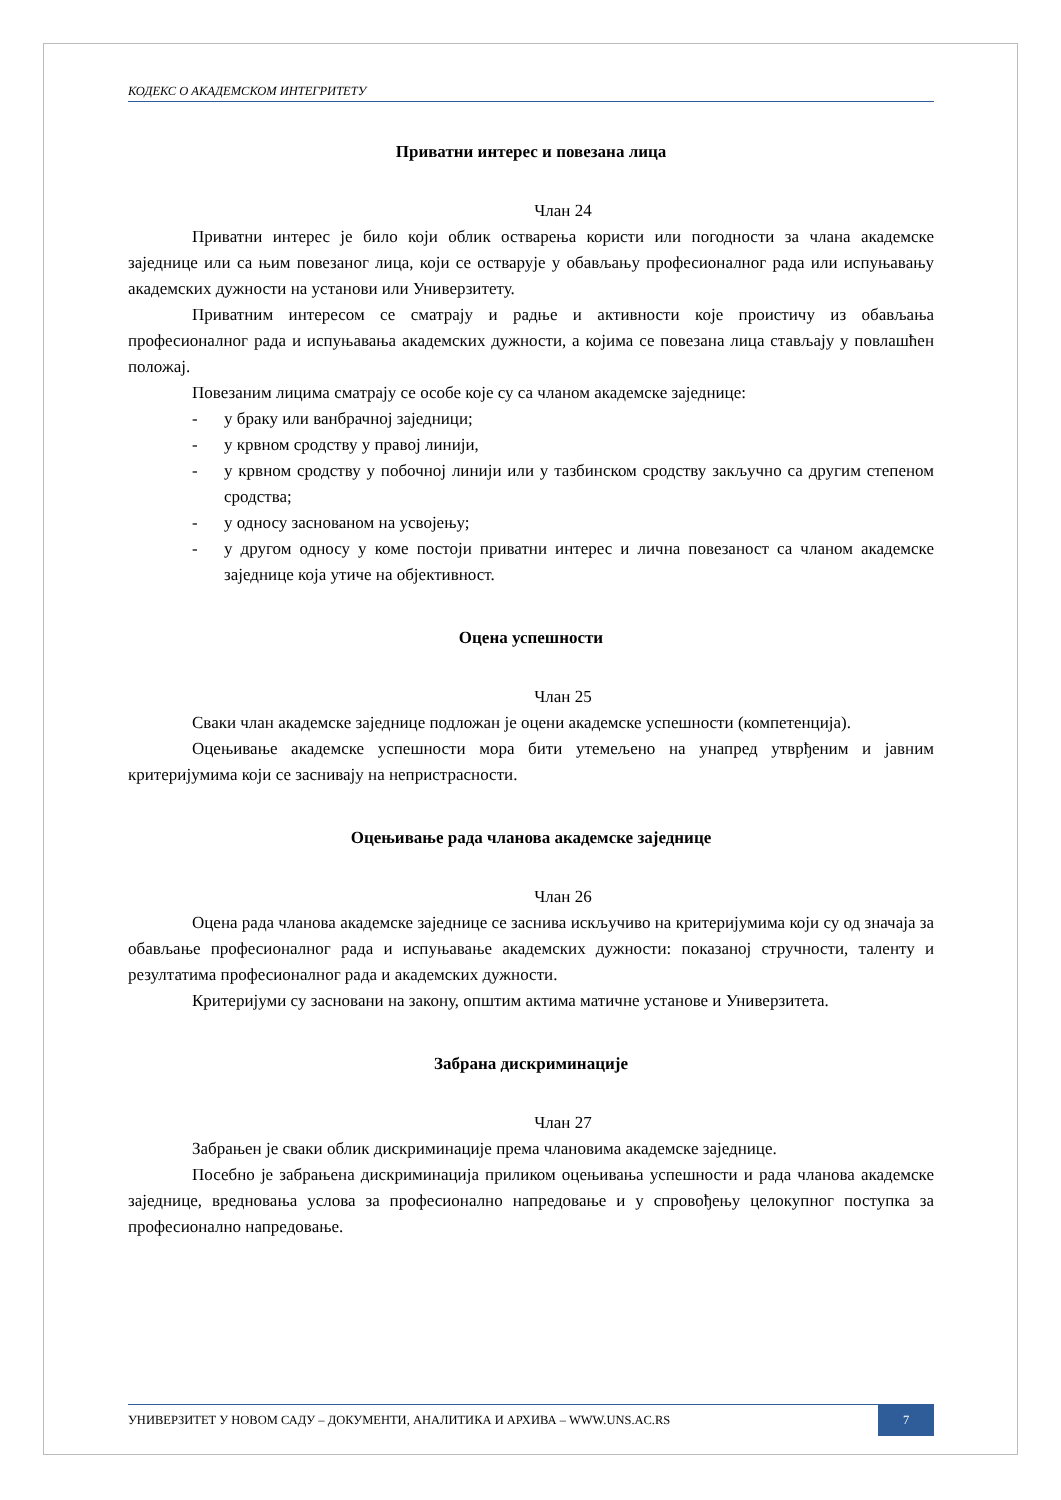КОДЕКС О АКАДЕМСКОМ ИНТЕГРИТЕТУ
Приватни интерес и повезана лица
Члан 24
Приватни интерес је било који облик остварења користи или погодности за члана академске заједнице или са њим повезаног лица, који се остварује у обављању професионалног рада или испуњавању академских дужности на установи или Универзитету.
Приватним интересом се сматрају и радње и активности које проистичу из обављања професионалног рада и испуњавања академских дужности, а којима се повезана лица стављају у повлашћен положај.
Повезаним лицима сматрају се особе које су са чланом академске заједнице:
- у браку или ванбрачној заједници;
- у крвном сродству у правој линији,
- у крвном сродству у побочној линији или у тазбинском сродству закључно са другим степеном сродства;
- у односу заснованом на усвојењу;
- у другом односу у коме постоји приватни интерес и лична повезаност са чланом академске заједнице која утиче на објективност.
Оцена успешности
Члан 25
Сваки члан академске заједнице подложан је оцени академске успешности (компетенција).
Оцењивање академске успешности мора бити утемељено на унапред утврђеним и јавним критеријумима који се заснивају на непристрасности.
Оцењивање рада чланова академске заједнице
Члан 26
Оцена рада чланова академске заједнице се заснива искључиво на критеријумима који су од значаја за обављање професионалног рада и испуњавање академских дужности: показаној стручности, таленту и резултатима професионалног рада и академских дужности.
Критеријуми су засновани на закону, општим актима матичне установе и Универзитета.
Забрана дискриминације
Члан 27
Забрањен је сваки облик дискриминације према члановима академске заједнице.
Посебно је забрањена дискриминација приликом оцењивања успешности и рада чланова академске заједнице, вредновања услова за професионално напредовање и у спровођењу целокупног поступка за професионално напредовање.
УНИВЕРЗИТЕТ У НОВОМ САДУ – ДОКУМЕНТИ, АНАЛИТИКА И АРХИВА – WWW.UNS.AC.RS 7